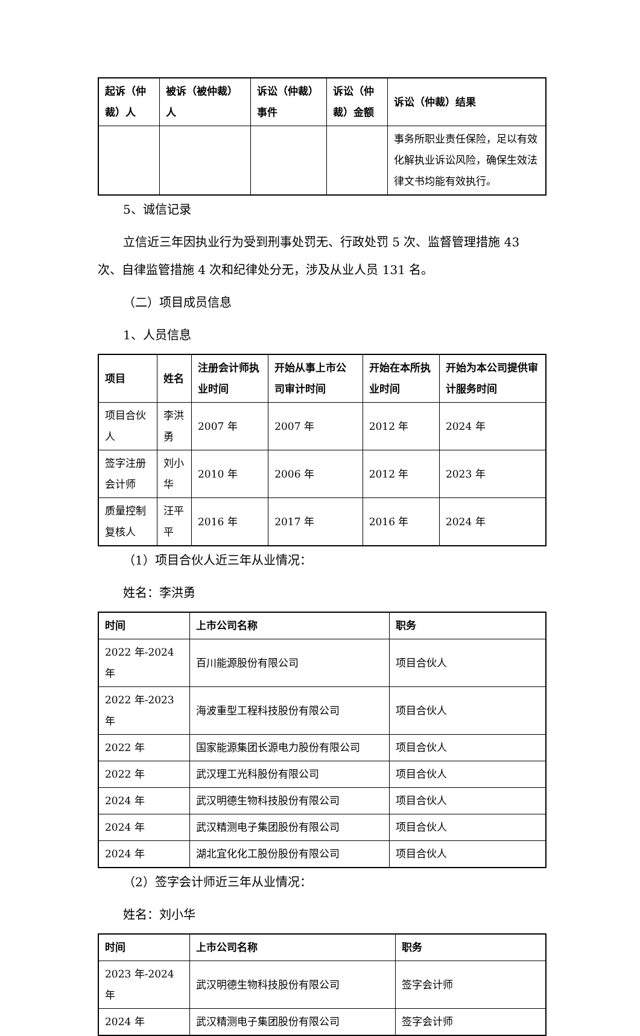| 起诉（仲裁）人 | 被诉（被仲裁）人 | 诉讼（仲裁）事件 | 诉讼（仲裁）金额 | 诉讼（仲裁）结果 |
| --- | --- | --- | --- | --- |
| | | | | 事务所职业责任保险，足以有效化解执业诉讼风险，确保生效法律文书均能有效执行。 |
5、诚信记录
立信近三年因执业行为受到刑事处罚无、行政处罚 5 次、监督管理措施 43 次、自律监管措施 4 次和纪律处分无，涉及从业人员 131 名。
（二）项目成员信息
1、人员信息
| 项目 | 姓名 | 注册会计师执业时间 | 开始从事上市公司审计时间 | 开始在本所执业时间 | 开始为本公司提供审计服务时间 |
| --- | --- | --- | --- | --- | --- |
| 项目合伙人 | 李洪勇 | 2007 年 | 2007 年 | 2012 年 | 2024 年 |
| 签字注册会计师 | 刘小华 | 2010 年 | 2006 年 | 2012 年 | 2023 年 |
| 质量控制复核人 | 汪平平 | 2016 年 | 2017 年 | 2016 年 | 2024 年 |
（1）项目合伙人近三年从业情况：
姓名：李洪勇
| 时间 | 上市公司名称 | 职务 |
| --- | --- | --- |
| 2022 年-2024 年 | 百川能源股份有限公司 | 项目合伙人 |
| 2022 年-2023 年 | 海波重型工程科技股份有限公司 | 项目合伙人 |
| 2022 年 | 国家能源集团长源电力股份有限公司 | 项目合伙人 |
| 2022 年 | 武汉理工光科股份有限公司 | 项目合伙人 |
| 2024 年 | 武汉明德生物科技股份有限公司 | 项目合伙人 |
| 2024 年 | 武汉精测电子集团股份有限公司 | 项目合伙人 |
| 2024 年 | 湖北宜化化工股份股份有限公司 | 项目合伙人 |
（2）签字会计师近三年从业情况：
姓名：刘小华
| 时间 | 上市公司名称 | 职务 |
| --- | --- | --- |
| 2023 年-2024 年 | 武汉明德生物科技股份有限公司 | 签字会计师 |
| 2024 年 | 武汉精测电子集团股份有限公司 | 签字会计师 |